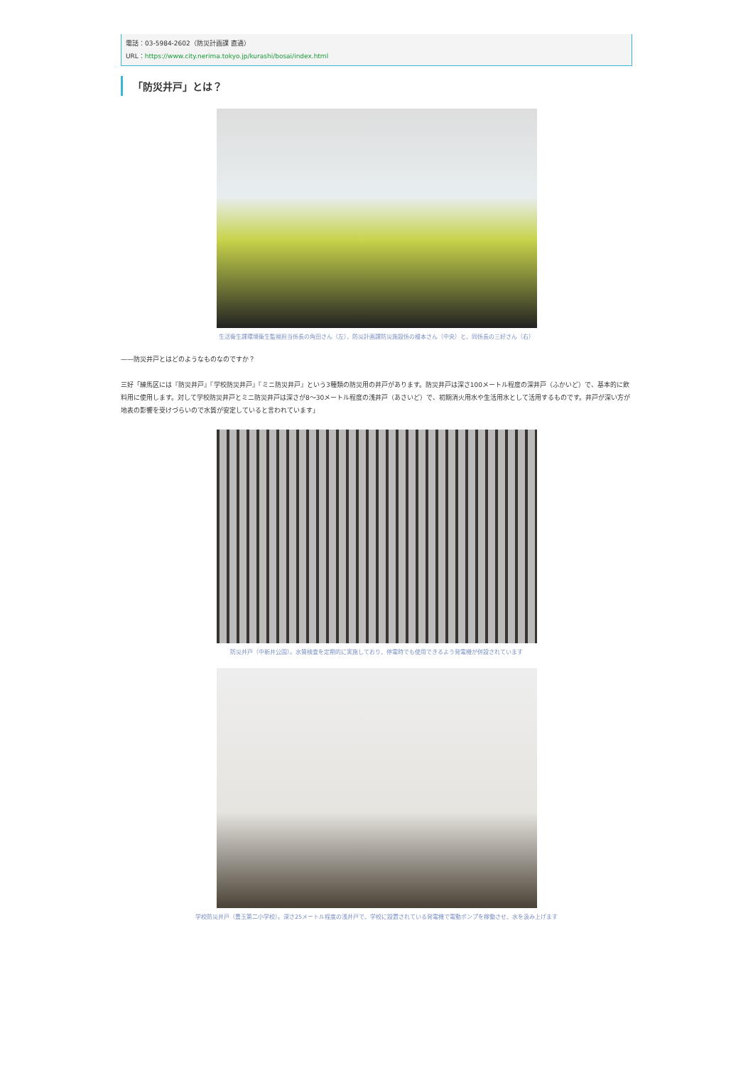電話：03-5984-2602（防災計画課 直通）
URL：https://www.city.nerima.tokyo.jp/kurashi/bosai/index.html
「防災井戸」とは？
生活衛生課環境衛生監視担当係長の角田さん（左）、防災計画課防災施設係の榎本さん（中央）と、同係長の三好さん（右）
——防災井戸とはどのようなものなのですか？
三好「練馬区には『防災井戸』『学校防災井戸』『ミニ防災井戸』という3種類の防災用の井戸があります。防災井戸は深さ100メートル程度の深井戸（ふかいど）で、基本的に飲料用に使用します。対して学校防災井戸とミニ防災井戸は深さが8〜30メートル程度の浅井戸（あさいど）で、初期消火用水や生活用水として活用するものです。井戸が深い方が地表の影響を受けづらいので水質が安定していると言われています」
防災井戸（中新井公園）。水質検査を定期的に実施しており、停電時でも使用できるよう発電機が併設されています
学校防災井戸（豊玉第二小学校）。深さ25メートル程度の浅井戸で、学校に設置されている発電機で電動ポンプを稼働させ、水を汲み上げます